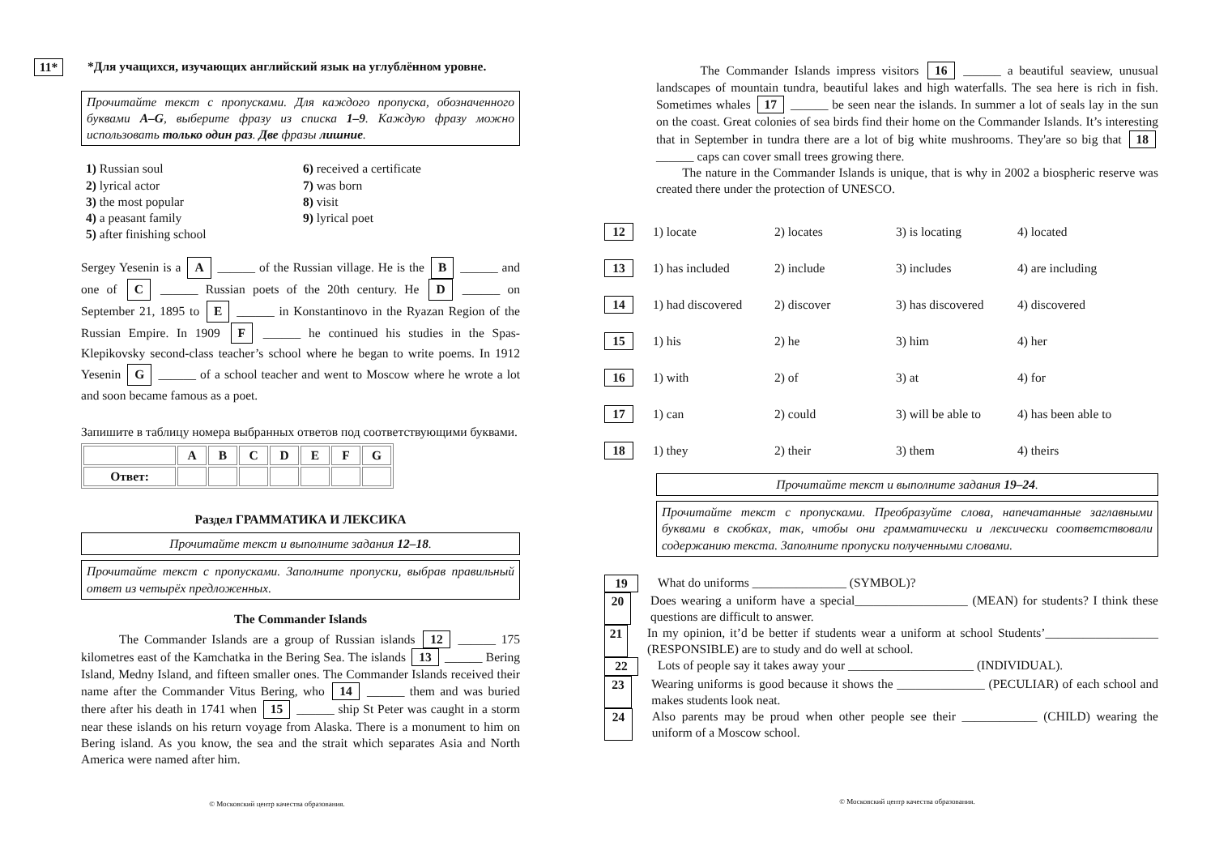11* *Для учащихся, изучающих английский язык на углублённом уровне.
Прочитайте текст с пропусками. Для каждого пропуска, обозначенного буквами A–G, выберите фразу из списка 1–9. Каждую фразу можно использовать только один раз. Две фразы лишние.
1) Russian soul
2) lyrical actor
3) the most popular
4) a peasant family
5) after finishing school
6) received a certificate
7) was born
8) visit
9) lyrical poet
Sergey Yesenin is a A ______ of the Russian village. He is the B ______ and one of C ______ Russian poets of the 20th century. He D ______ on September 21, 1895 to E ______ in Konstantinovo in the Ryazan Region of the Russian Empire. In 1909 F ______ he continued his studies in the Spas-Klepikovsky second-class teacher’s school where he began to write poems. In 1912 Yesenin G ______ of a school teacher and went to Moscow where he wrote a lot and soon became famous as a poet.
Запишите в таблицу номера выбранных ответов под соответствующими буквами.
| | A | B | C | D | E | F | G |
| Ответ: | | | | | | | |
Раздел ГРАММАТИКА И ЛЕКСИКА
Прочитайте текст и выполните задания 12–18.
Прочитайте текст с пропусками. Заполните пропуски, выбрав правильный ответ из четырёх предложенных.
The Commander Islands
The Commander Islands are a group of Russian islands 12 ______ 175 kilometres east of the Kamchatka in the Bering Sea. The islands 13 ______ Bering Island, Medny Island, and fifteen smaller ones. The Commander Islands received their name after the Commander Vitus Bering, who 14 ______ them and was buried there after his death in 1741 when 15 ______ ship St Peter was caught in a storm near these islands on his return voyage from Alaska. There is a monument to him on Bering island. As you know, the sea and the strait which separates Asia and North America were named after him.
© Московский центр качества образования.
The Commander Islands impress visitors 16 ______ a beautiful seaview, unusual landscapes of mountain tundra, beautiful lakes and high waterfalls. The sea here is rich in fish. Sometimes whales 17 ______ be seen near the islands. In summer a lot of seals lay in the sun on the coast. Great colonies of sea birds find their home on the Commander Islands. It’s interesting that in September in tundra there are a lot of big white mushrooms. They'are so big that 18 ______ caps can cover small trees growing there.
The nature in the Commander Islands is unique, that is why in 2002 a biospheric reserve was created there under the protection of UNESCO.
12 1) locate 2) locates 3) is locating 4) located
13 1) has included 2) include 3) includes 4) are including
14 1) had discovered 2) discover 3) has discovered 4) discovered
15 1) his 2) he 3) him 4) her
16 1) with 2) of 3) at 4) for
17 1) can 2) could 3) will be able to 4) has been able to
18 1) they 2) their 3) them 4) theirs
Прочитайте текст и выполните задания 19–24.
Прочитайте текст с пропусками. Преобразуйте слова, напечатанные заглавными буквами в скобках, так, чтобы они грамматически и лексически соответствовали содержанию текста. Заполните пропуски полученными словами.
19 What do uniforms _______________ (SYMBOL)?
20 Does wearing a uniform have a special__________________ (MEAN) for students? I think these questions are difficult to answer.
21 In my opinion, it’d be better if students wear a uniform at school Students’__________________ (RESPONSIBLE) are to study and do well at school.
22 Lots of people say it takes away your ____________________ (INDIVIDUAL).
23 Wearing uniforms is good because it shows the ______________ (PECULIAR) of each school and makes students look neat.
24 Also parents may be proud when other people see their ____________ (CHILD) wearing the uniform of a Moscow school.
© Московский центр качества образования.